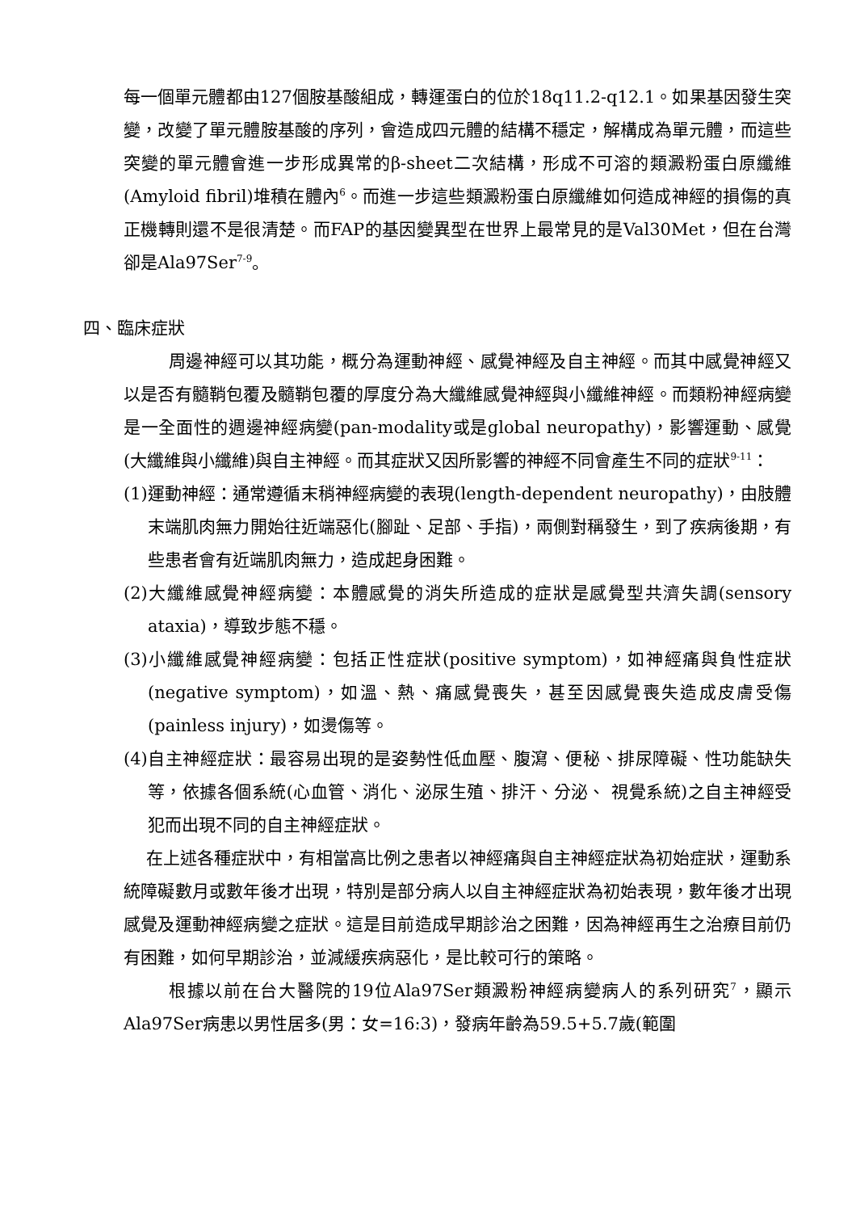每一個單元體都由127個胺基酸組成，轉運蛋白的位於18q11.2-q12.1。如果基因發生突變，改變了單元體胺基酸的序列，會造成四元體的結構不穩定，解構成為單元體，而這些突變的單元體會進一步形成異常的β-sheet二次結構，形成不可溶的類澱粉蛋白原纖維(Amyloid fibril)堆積在體內<sup>6</sup>。而進一步這些類澱粉蛋白原纖維如何造成神經的損傷的真正機轉則還不是很清楚。而FAP的基因變異型在世界上最常見的是Val30Met，但在台灣卻是Ala97Ser<sup>7-9</sup>。
四、臨床症狀
周邊神經可以其功能，概分為運動神經、感覺神經及自主神經。而其中感覺神經又以是否有髓鞘包覆及髓鞘包覆的厚度分為大纖維感覺神經與小纖維神經。而類粉神經病變是一全面性的週邊神經病變(pan-modality或是global neuropathy)，影響運動、感覺(大纖維與小纖維)與自主神經。而其症狀又因所影響的神經不同會產生不同的症狀<sup>9-11</sup>：
(1)運動神經：通常遵循末稍神經病變的表現(length-dependent neuropathy)，由肢體末端肌肉無力開始往近端惡化(腳趾、足部、手指)，兩側對稱發生，到了疾病後期，有些患者會有近端肌肉無力，造成起身困難。
(2)大纖維感覺神經病變：本體感覺的消失所造成的症狀是感覺型共濟失調(sensory ataxia)，導致步態不穩。
(3)小纖維感覺神經病變：包括正性症狀(positive symptom)，如神經痛與負性症狀(negative symptom)，如溫、熱、痛感覺喪失，甚至因感覺喪失造成皮膚受傷(painless injury)，如燙傷等。
(4)自主神經症狀：最容易出現的是姿勢性低血壓、腹瀉、便秘、排尿障礙、性功能缺失等，依據各個系統(心血管、消化、泌尿生殖、排汗、分泌、 視覺系統)之自主神經受犯而出現不同的自主神經症狀。
在上述各種症狀中，有相當高比例之患者以神經痛與自主神經症狀為初始症狀，運動系統障礙數月或數年後才出現，特別是部分病人以自主神經症狀為初始表現，數年後才出現感覺及運動神經病變之症狀。這是目前造成早期診治之困難，因為神經再生之治療目前仍有困難，如何早期診治，並減緩疾病惡化，是比較可行的策略。
根據以前在台大醫院的19位Ala97Ser類澱粉神經病變病人的系列研究<sup>7</sup>，顯示Ala97Ser病患以男性居多(男：女=16:3)，發病年齡為59.5+5.7歲(範圍